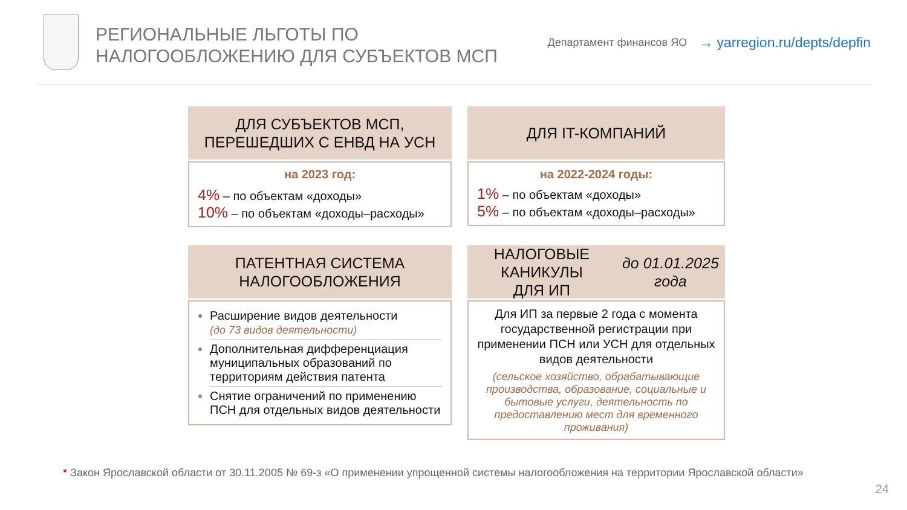РЕГИОНАЛЬНЫЕ ЛЬГОТЫ ПО
НАЛОГООБЛОЖЕНИЮ ДЛЯ СУБЪЕКТОВ МСП
Департамент финансов ЯО
→ yarregion.ru/depts/depfin
ДЛЯ СУБЪЕКТОВ МСП,
ПЕРЕШЕДШИХ С ЕНВД НА УСН
на 2023 год:
4% – по объектам «доходы»
10% – по объектам «доходы–расходы»
ДЛЯ IT-КОМПАНИЙ
на 2022-2024 годы:
1% – по объектам «доходы»
5% – по объектам «доходы–расходы»
ПАТЕНТНАЯ СИСТЕМА
НАЛОГООБЛОЖЕНИЯ
Расширение видов деятельности
(до 73 видов деятельности)
Дополнительная дифференциация муниципальных образований по территориям действия патента
Снятие ограничений по применению ПСН для отдельных видов деятельности
НАЛОГОВЫЕ КАНИКУЛЫ
ДЛЯ ИП до 01.01.2025 года
Для ИП за первые 2 года с момента государственной регистрации при применении ПСН или УСН для отдельных видов деятельности
(сельское хозяйство, обрабатывающие производства, образование, социальные и бытовые услуги, деятельность по предоставлению мест для временного проживания)
* Закон Ярославской области от 30.11.2005 № 69-з «О применении упрощенной системы налогообложения на территории Ярославской области»
24